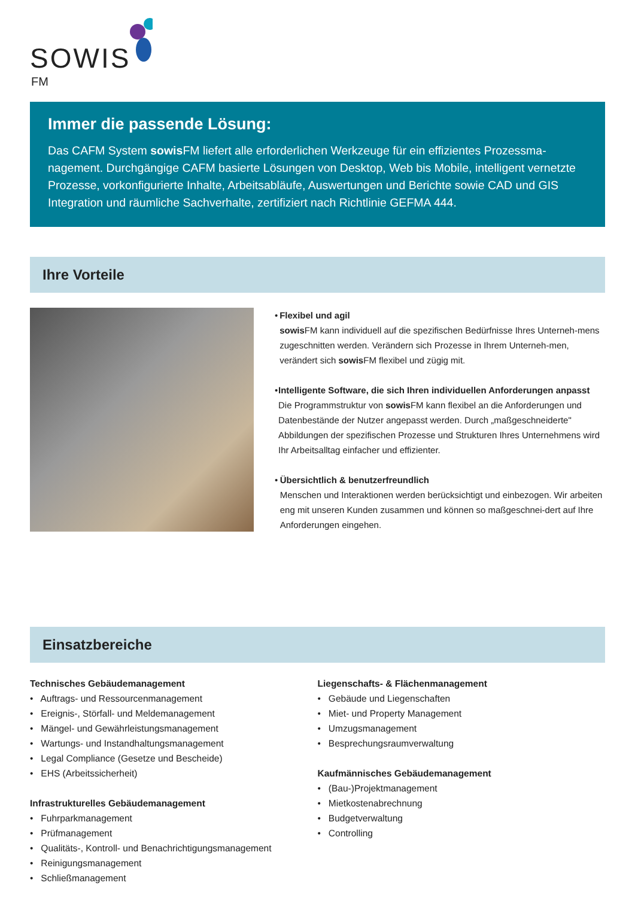SOWIS
FM
Immer die passende Lösung:
Das CAFM System sowis FM liefert alle erforderlichen Werkzeuge für ein effizientes Prozessma-nagement. Durchgängige CAFM basierte Lösungen von Desktop, Web bis Mobile, intelligent vernetzte Prozesse, vorkonfigurierte Inhalte, Arbeitsabläufe, Auswertungen und Berichte sowie CAD und GIS Integration und räumliche Sachverhalte, zertifiziert nach Richtlinie GEFMA 444.
Ihre Vorteile
• Flexibel und agil
sowis FM kann individuell auf die spezifischen Bedürfnisse Ihres Unterneh-mens zugeschnitten werden. Verändern sich Prozesse in Ihrem Unterneh-men, verändert sich sowis FM flexibel und zügig mit.
• Intelligente Software, die sich Ihren individuellen Anforderungen anpasst
Die Programmstruktur von sowis FM kann flexibel an die Anforderungen und Datenbestände der Nutzer angepasst werden. Durch „maßgeschneiderte" Abbildungen der spezifischen Prozesse und Strukturen Ihres Unternehmens wird Ihr Arbeitsalltag einfacher und effizienter.
• Übersichtlich & benutzerfreundlich
Menschen und Interaktionen werden berücksichtigt und einbezogen. Wir arbeiten eng mit unseren Kunden zusammen und können so maßgeschnei-dert auf Ihre Anforderungen eingehen.
Einsatzbereiche
Technisches Gebäudemanagement
• Auftrags- und Ressourcenmanagement
• Ereignis-, Störfall- und Meldemanagement
• Mängel- und Gewährleistungsmanagement
• Wartungs- und Instandhaltungsmanagement
• Legal Compliance (Gesetze und Bescheide)
• EHS (Arbeitssicherheit)
Infrastrukturelles Gebäudemanagement
• Fuhrparkmanagement
• Prüfmanagement
• Qualitäts-, Kontroll- und Benachrichtigungsmanagement
• Reinigungsmanagement
• Schließmanagement
Liegenschafts- & Flächenmanagement
• Gebäude und Liegenschaften
• Miet- und Property Management
• Umzugsmanagement
• Besprechungsraumverwaltung
Kaufmännisches Gebäudemanagement
• (Bau-)Projektmanagement
• Mietkostenabrechnung
• Budgetverwaltung
• Controlling